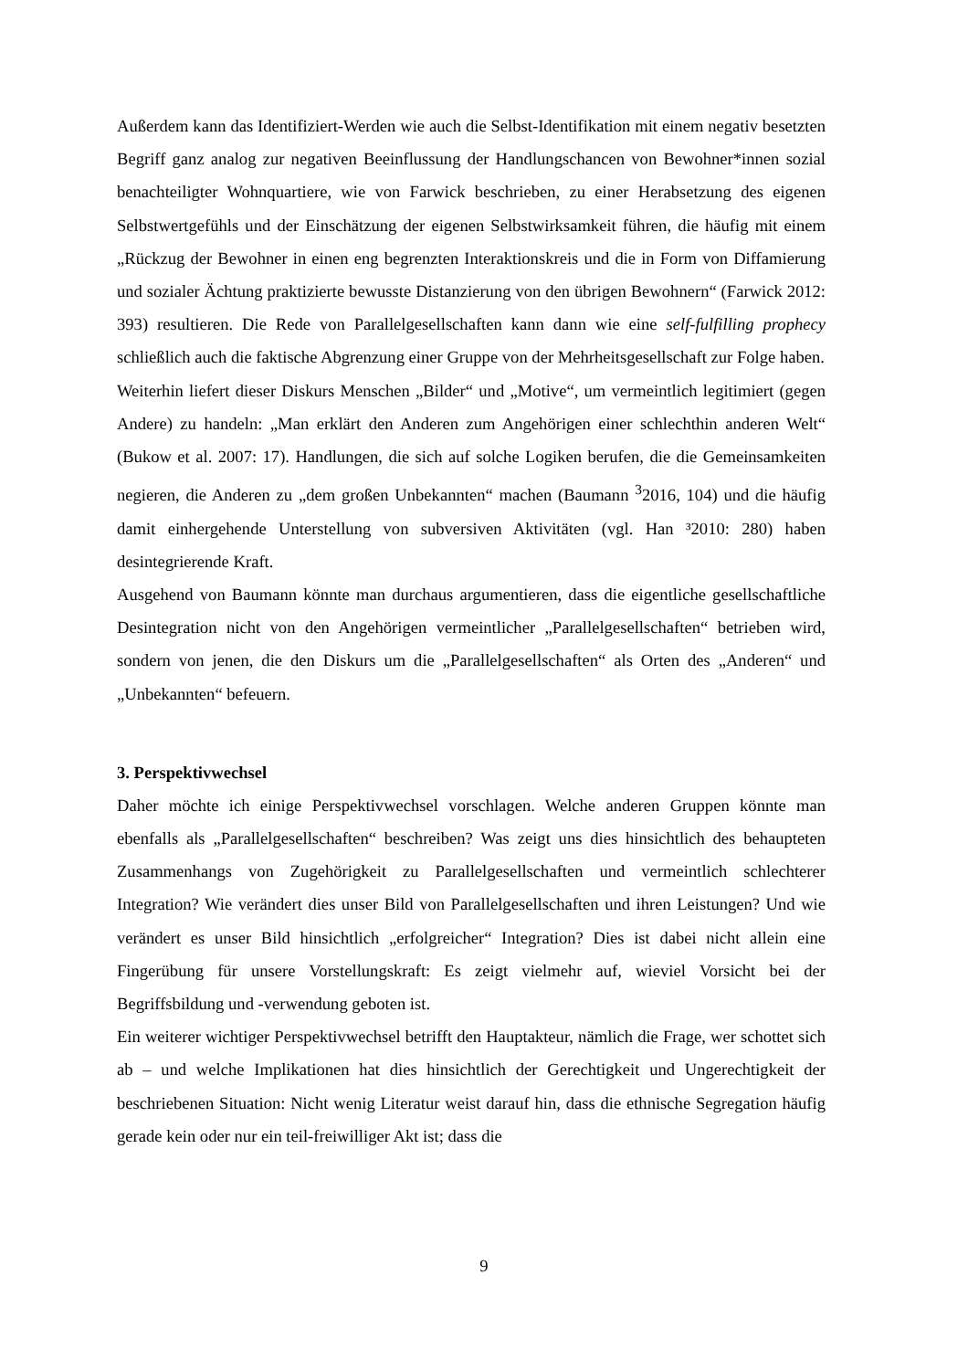Außerdem kann das Identifiziert-Werden wie auch die Selbst-Identifikation mit einem negativ besetzten Begriff ganz analog zur negativen Beeinflussung der Handlungschancen von Bewohner*innen sozial benachteiligter Wohnquartiere, wie von Farwick beschrieben, zu einer Herabsetzung des eigenen Selbstwertgefühls und der Einschätzung der eigenen Selbstwirksamkeit führen, die häufig mit einem „Rückzug der Bewohner in einen eng begrenzten Interaktionskreis und die in Form von Diffamierung und sozialer Ächtung praktizierte bewusste Distanzierung von den übrigen Bewohnern“ (Farwick 2012: 393) resultieren. Die Rede von Parallelgesellschaften kann dann wie eine self-fulfilling prophecy schließlich auch die faktische Abgrenzung einer Gruppe von der Mehrheitsgesellschaft zur Folge haben.
Weiterhin liefert dieser Diskurs Menschen „Bilder“ und „Motive“, um vermeintlich legitimiert (gegen Andere) zu handeln: „Man erklärt den Anderen zum Angehörigen einer schlechthin anderen Welt“ (Bukow et al. 2007: 17). Handlungen, die sich auf solche Logiken berufen, die die Gemeinsamkeiten negieren, die Anderen zu „dem großen Unbekannten“ machen (Baumann <sup>3</sup>2016, 104) und die häufig damit einhergehende Unterstellung von subversiven Aktivitäten (vgl. Han ³2010: 280) haben desintegrierende Kraft.
Ausgehend von Baumann könnte man durchaus argumentieren, dass die eigentliche gesellschaftliche Desintegration nicht von den Angehörigen vermeintlicher „Parallelgesellschaften“ betrieben wird, sondern von jenen, die den Diskurs um die „Parallelgesellschaften“ als Orten des „Anderen“ und „Unbekannten“ befeuern.
3. Perspektivwechsel
Daher möchte ich einige Perspektivwechsel vorschlagen. Welche anderen Gruppen könnte man ebenfalls als „Parallelgesellschaften“ beschreiben? Was zeigt uns dies hinsichtlich des behaupteten Zusammenhangs von Zugehörigkeit zu Parallelgesellschaften und vermeintlich schlechterer Integration? Wie verändert dies unser Bild von Parallelgesellschaften und ihren Leistungen? Und wie verändert es unser Bild hinsichtlich „erfolgreicher“ Integration? Dies ist dabei nicht allein eine Fingerübung für unsere Vorstellungskraft: Es zeigt vielmehr auf, wieviel Vorsicht bei der Begriffsbildung und -verwendung geboten ist.
Ein weiterer wichtiger Perspektivwechsel betrifft den Hauptakteur, nämlich die Frage, wer schottet sich ab – und welche Implikationen hat dies hinsichtlich der Gerechtigkeit und Ungerechtigkeit der beschriebenen Situation: Nicht wenig Literatur weist darauf hin, dass die ethnische Segregation häufig gerade kein oder nur ein teil-freiwilliger Akt ist; dass die
9